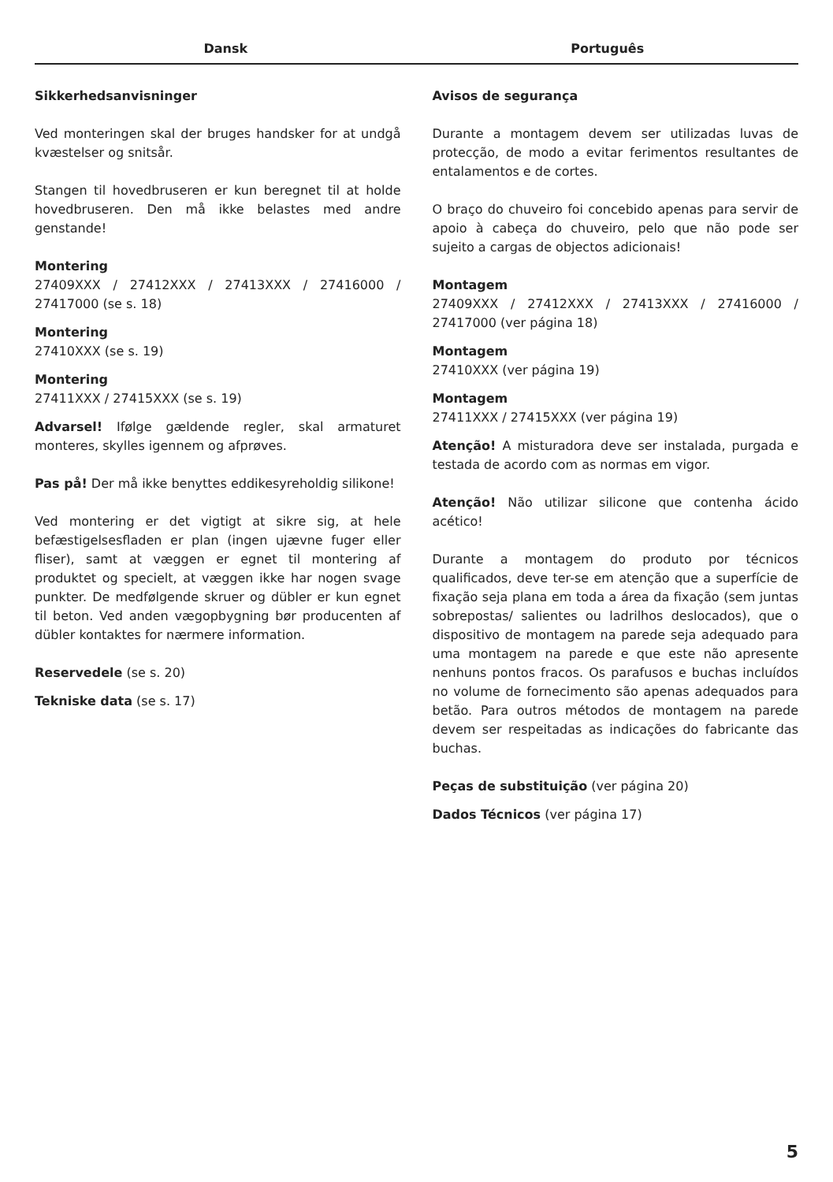Dansk Português
Sikkerhedsanvisninger
Ved monteringen skal der bruges handsker for at undgå kvæstelser og snitsår.
Stangen til hovedbruseren er kun beregnet til at holde hovedbruseren. Den må ikke belastes med andre genstande!
Montering
27409XXX / 27412XXX / 27413XXX / 27416000 / 27417000 (se s. 18)
Montering
27410XXX (se s. 19)
Montering
27411XXX / 27415XXX (se s. 19)
Advarsel! Ifølge gældende regler, skal armaturet monteres, skylles igennem og afprøves.
Pas på! Der må ikke benyttes eddikesyreholdig silikone!
Ved montering er det vigtigt at sikre sig, at hele befæstigelsesfladen er plan (ingen ujævne fuger eller fliser), samt at væggen er egnet til montering af produktet og specielt, at væggen ikke har nogen svage punkter. De medfølgende skruer og dübler er kun egnet til beton. Ved anden vægopbygning bør producenten af dübler kontaktes for nærmere information.
Reservedele (se s. 20)
Tekniske data (se s. 17)
Avisos de segurança
Durante a montagem devem ser utilizadas luvas de protecção, de modo a evitar ferimentos resultantes de entalamentos e de cortes.
O braço do chuveiro foi concebido apenas para servir de apoio à cabeça do chuveiro, pelo que não pode ser sujeito a cargas de objectos adicionais!
Montagem
27409XXX / 27412XXX / 27413XXX / 27416000 / 27417000 (ver página 18)
Montagem
27410XXX (ver página 19)
Montagem
27411XXX / 27415XXX (ver página 19)
Atenção! A misturadora deve ser instalada, purgada e testada de acordo com as normas em vigor.
Atenção! Não utilizar silicone que contenha ácido acético!
Durante a montagem do produto por técnicos qualificados, deve ter-se em atenção que a superfície de fixação seja plana em toda a área da fixação (sem juntas sobrepostas/ salientes ou ladrilhos deslocados), que o dispositivo de montagem na parede seja adequado para uma montagem na parede e que este não apresente nenhuns pontos fracos. Os parafusos e buchas incluídos no volume de fornecimento são apenas adequados para betão. Para outros métodos de montagem na parede devem ser respeitadas as indicações do fabricante das buchas.
Peças de substituição (ver página 20)
Dados Técnicos (ver página 17)
5